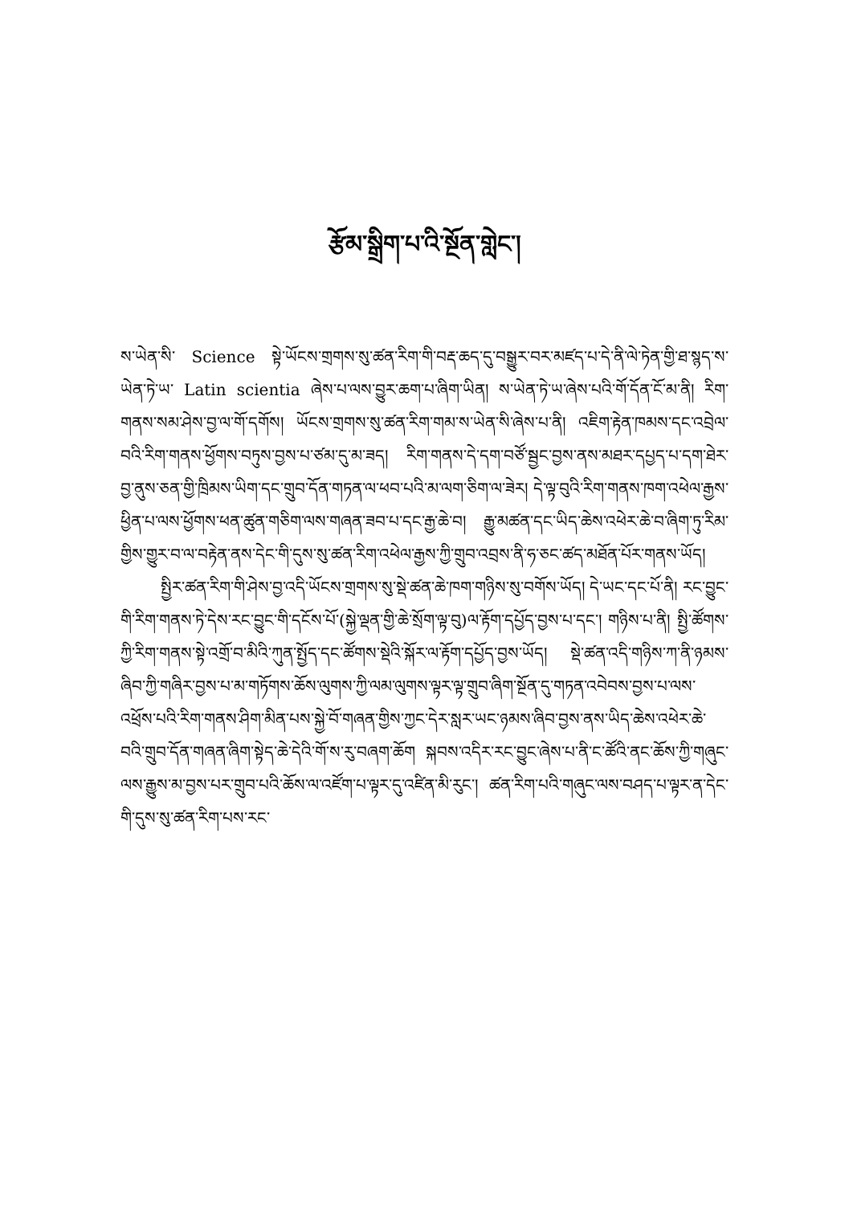རྩོམ་སྒྲིག་པ་འི་སྔོན་གླེང་།
ས་ཡེན་སི་ Science སྟེ་ཡོངས་གྲགས་སུ་ཚན་རིག་གི་བརྡ་ཆད་དུ་བསྒྱུར་བར་མཛད་པ་དེ་ནི་ལེ་ཏེན་གྱི་ཐ་སྙད་ས་ཡེན་ཏེ་ཡ་ Latin scientia ཞེས་པ་ལས་བྱུར་ཆག་པ་ཞིག་ཡིན། ས་ཡེན་ཏེ་ཡ་ཞེས་པའི་གོ་དོན་ངོ་མ་ནི། རིག་གནས་སམ་ཤེས་བྱ་ལ་གོ་དགོས། ཡོངས་གྲགས་སུ་ཚན་རིག་གམ་ས་ཡེན་སི་ཞེས་པ་ནི། འཇིག་རྟེན་ཁམས་དང་འབྲེལ་བའི་རིག་གནས་ཕྱོགས་བཏུས་བྱས་པ་ཙམ་དུ་མ་ཟད། རིག་གནས་དེ་དག་བཙོ་སྦྱང་བྱས་ནས་མཐར་དཔྱད་པ་དག་ཐེར་བྱ་ནུས་ཅན་གྱི་ཁྲིམས་ཡིག་དང་གྲུབ་དོན་གཏན་ལ་ཕབ་པའི་མ་ལག་ཅིག་ལ་ཟེར། དེ་ལྟ་བུའི་རིག་གནས་ཁག་འཕེལ་རྒྱས་ཕྱིན་པ་ལས་ཕྱོགས་ཕན་ཚུན་གཅིག་ལས་གཞན་ཟབ་པ་དང་རྒྱ་ཆེ་བ། རྒྱུ་མཚན་དང་ཡིད་ཆེས་འཕེར་ཆེ་བ་ཞིག་ཏུ་རིམ་གྱིས་གྱུར་བ་ལ་བརྟེན་ནས་དེང་གི་དུས་སུ་ཚན་རིག་འཕེལ་རྒྱས་ཀྱི་གྲུབ་འབྲས་ནི་ཧ་ཅང་ཚད་མཐོན་པོར་གནས་ཡོད།
སྤྱིར་ཚན་རིག་གི་ཤེས་བྱ་འདི་ཡོངས་གྲགས་སུ་སྡེ་ཚན་ཆེ་ཁག་གཉིས་སུ་བགོས་ཡོད། དེ་ཡང་དང་པོ་ནི། རང་བྱུང་གི་རིག་གནས་ཏེ་དེས་རང་བྱུང་གི་དངོས་པོ་(སྐྱེ་ལྡན་གྱི་ཆེ་སྲོག་ལྟ་བུ)ལ་རྟོག་དཔྱོད་བྱས་པ་དང་། གཉིས་པ་ནི། སྤྱི་ཚོགས་ཀྱི་རིག་གནས་སྟེ་འགྲོ་བ་མིའི་ཀུན་སྤྱོད་དང་ཚོགས་སྡེའི་སྐོར་ལ་རྟོག་དཔྱོད་བྱས་ཡོད། སྡེ་ཚན་འདི་གཉིས་ཀ་ནི་ཉམས་ཞིབ་ཀྱི་གཞིར་བྱས་པ་མ་གཏོགས་ཆོས་ལུགས་ཀྱི་ལམ་ལུགས་ལྟར་ལྟ་གྲུབ་ཞིག་སྔོན་དུ་གཏན་འབེབས་བྱས་པ་ལས་འཕྲོས་པའི་རིག་གནས་ཤིག་མིན་པས་སྐྱེ་བོ་གཞན་གྱིས་ཀྱང་དེར་སླར་ཡང་ཉམས་ཞིབ་བྱས་ནས་ཡིད་ཆེས་འཕེར་ཆེ་བའི་གྲུབ་དོན་གཞན་ཞིག་སྟེད་ཆེ་དེའི་གོ་ས་རུ་བཞག་ཆོག སྐབས་འདིར་རང་བྱུང་ཞེས་པ་ནི་ང་ཚོའི་ནང་ཆོས་ཀྱི་གཞུང་ལས་རྒྱུས་མ་བྱས་པར་གྲུབ་པའི་ཆོས་ལ་འཛོག་པ་ལྟར་དུ་འཛིན་མི་རུང་། ཚན་རིག་པའི་གཞུང་ལས་བཤད་པ་ལྟར་ན་དེང་གི་དུས་སུ་ཚན་རིག་པས་རང་